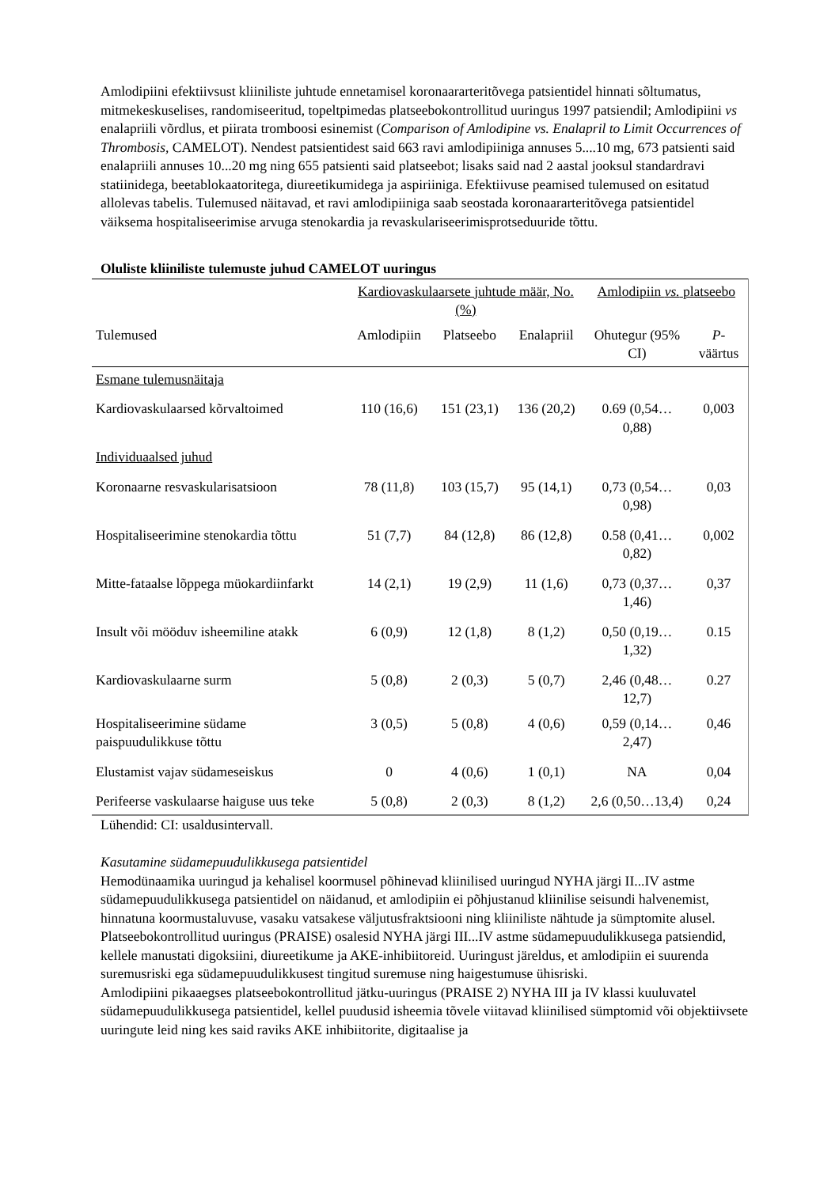Amlodipiini efektiivsust kliiniliste juhtude ennetamisel koronaararteritõvega patsientidel hinnati sõltumatus, mitmekeskuselises, randomiseeritud, topeltpimedas platseebokontrollitud uuringus 1997 patsiendil; Amlodipiini vs enalapriili võrdlus, et piirata tromboosi esinemist (Comparison of Amlodipine vs. Enalapril to Limit Occurrences of Thrombosis, CAMELOT). Nendest patsientidest said 663 ravi amlodipiiniga annuses 5....10 mg, 673 patsienti said enalapriili annuses 10...20 mg ning 655 patsienti said platseebot; lisaks said nad 2 aastal jooksul standardravi statiinidega, beetablokaatoritega, diureetikumidega ja aspiriiniga. Efektiivuse peamised tulemused on esitatud allolevas tabelis. Tulemused näitavad, et ravi amlodipiiniga saab seostada koronaararteritõvega patsientidel väiksema hospitaliseerimise arvuga stenokardia ja revaskulariseerimisprotseduuride tõttu.
Oluliste kliiniliste tulemuste juhud CAMELOT uuringus
| | Kardiovaskulaarsete juhtude määr, No. (%) | | | Amlodipiin vs. platseebo | |
| --- | --- | --- | --- | --- | --- |
| Tulemused | Amlodipiin | Platseebo | Enalapriil | Ohutegur (95% CI) | P -väärtus |
| Esmane tulemusnäitaja | | | | | |
| Kardiovaskulaarsed kõrvaltoimed | 110 (16,6) | 151 (23,1) | 136 (20,2) | 0.69 (0,54…0,88) | 0,003 |
| Individuaalsed juhud | | | | | |
| Koronaarne resvaskularisatsioon | 78 (11,8) | 103 (15,7) | 95 (14,1) | 0,73 (0,54…0,98) | 0,03 |
| Hospitaliseerimine stenokardia tõttu | 51 (7,7) | 84 (12,8) | 86 (12,8) | 0.58 (0,41…0,82) | 0,002 |
| Mitte-fataalse lõppega müokardiinfarkt | 14 (2,1) | 19 (2,9) | 11 (1,6) | 0,73 (0,37…1,46) | 0,37 |
| Insult või mööduv isheemiline atakk | 6 (0,9) | 12 (1,8) | 8 (1,2) | 0,50 (0,19…1,32) | 0.15 |
| Kardiovaskulaarne surm | 5 (0,8) | 2 (0,3) | 5 (0,7) | 2,46 (0,48…12,7) | 0.27 |
| Hospitaliseerimine südame paispuudulikkuse tõttu | 3 (0,5) | 5 (0,8) | 4 (0,6) | 0,59 (0,14…2,47) | 0,46 |
| Elustamist vajav südameseiskus | 0 | 4 (0,6) | 1 (0,1) | NA | 0,04 |
| Perifeerse vaskulaarse haiguse uus teke | 5 (0,8) | 2 (0,3) | 8 (1,2) | 2,6 (0,50…13,4) | 0,24 |
Lühendid: CI: usaldusintervall.
Kasutamine südamepuudulikkusega patsientidel
Hemodünaamika uuringud ja kehalisel koormusel põhinevad kliinilised uuringud NYHA järgi II...IV astme südamepuudulikkusega patsientidel on näidanud, et amlodipiin ei põhjustanud kliinilise seisundi halvenemist, hinnatuna koormustaluvuse, vasaku vatsakese väljutusfraktsiooni ning kliiniliste nähtude ja sümptomite alusel.
Platseebokontrollitud uuringus (PRAISE) osalesid NYHA järgi III...IV astme südamepuudulikkusega patsiendid, kellele manustati digoksiini, diureetikume ja AKE-inhibiitoreid. Uuringust järeldus, et amlodipiin ei suurenda suremusriski ega südamepuudulikkusest tingitud suremuse ning haigestumuse ühisriski.
Amlodipiini pikaaegses platseebokontrollitud jätku-uuringus (PRAISE 2) NYHA III ja IV klassi kuuluvatel südamepuudulikkusega patsientidel, kellel puudusid isheemia tõvele viitavad kliinilised sümptomid või objektiivsete uuringute leid ning kes said raviks AKE inhibiitorite, digitaalise ja